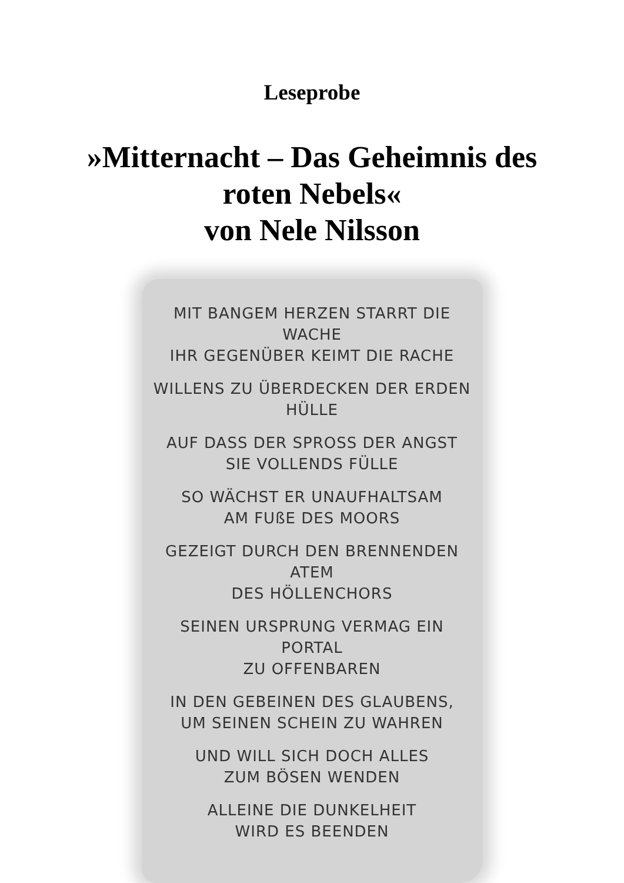Leseprobe
»Mitternacht – Das Geheimnis des
roten Nebels«
von Nele Nilsson
MIT BANGEM HERZEN STARRT DIE WACHE
IHR GEGENÜBER KEIMT DIE RACHE
WILLENS ZU ÜBERDECKEN DER ERDEN HÜLLE
AUF DASS DER SPROSS DER ANGST
SIE VOLLENDS FÜLLE
SO WÄCHST ER UNAUFHALTSAM
AM FUßE DES MOORS
GEZEIGT DURCH DEN BRENNENDEN ATEM
DES HÖLLENCHORS
SEINEN URSPRUNG VERMAG EIN PORTAL
ZU OFFENBAREN
IN DEN GEBEINEN DES GLAUBENS,
UM SEINEN SCHEIN ZU WAHREN
UND WILL SICH DOCH ALLES
ZUM BÖSEN WENDEN
ALLEINE DIE DUNKELHEIT
WIRD ES BEENDEN